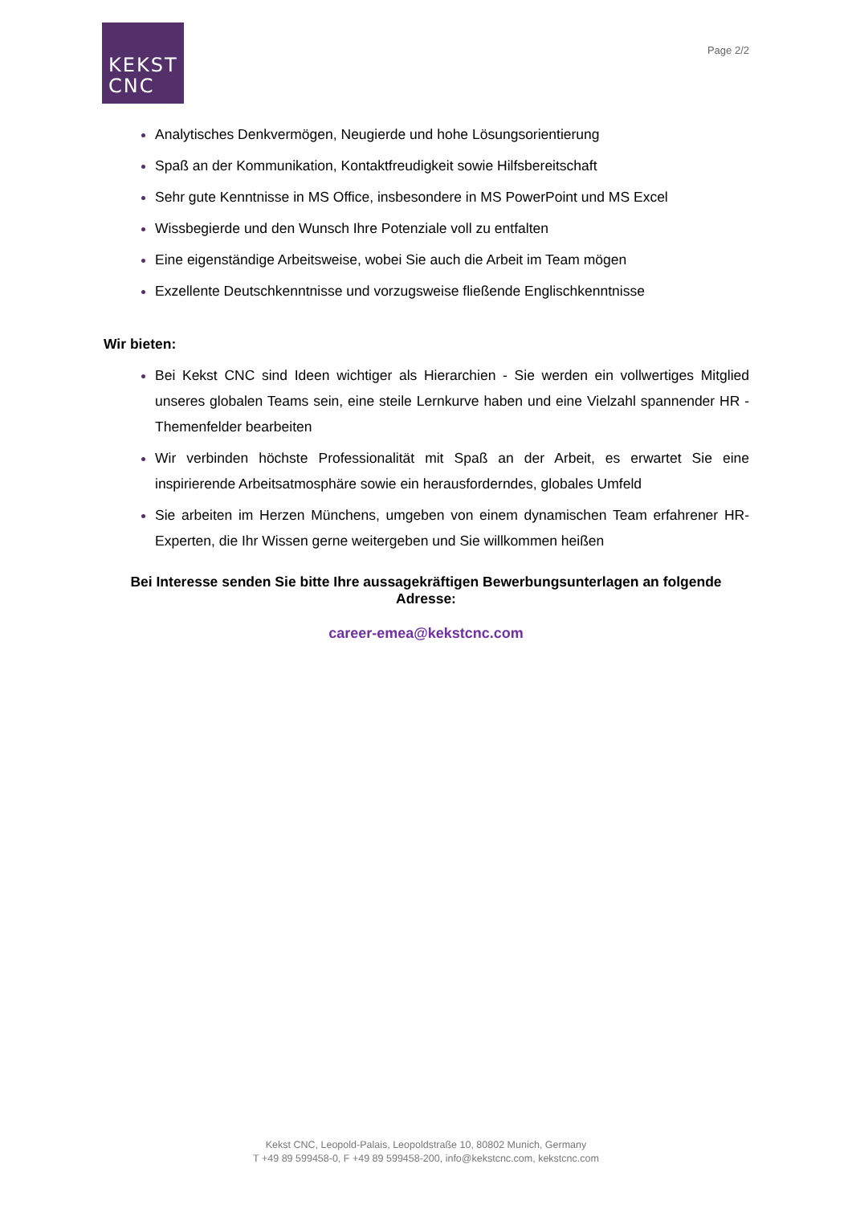KEKST
CNC
Page 2/2
Analytisches Denkvermögen, Neugierde und hohe Lösungsorientierung
Spaß an der Kommunikation, Kontaktfreudigkeit sowie Hilfsbereitschaft
Sehr gute Kenntnisse in MS Office, insbesondere in MS PowerPoint und MS Excel
Wissbegierde und den Wunsch Ihre Potenziale voll zu entfalten
Eine eigenständige Arbeitsweise, wobei Sie auch die Arbeit im Team mögen
Exzellente Deutschkenntnisse und vorzugsweise fließende Englischkenntnisse
Wir bieten:
Bei Kekst CNC sind Ideen wichtiger als Hierarchien - Sie werden ein vollwertiges Mitglied unseres globalen Teams sein, eine steile Lernkurve haben und eine Vielzahl spannender HR -Themenfelder bearbeiten
Wir verbinden höchste Professionalität mit Spaß an der Arbeit, es erwartet Sie eine inspirierende Arbeitsatmosphäre sowie ein herausforderndes, globales Umfeld
Sie arbeiten im Herzen Münchens, umgeben von einem dynamischen Team erfahrener HR-Experten, die Ihr Wissen gerne weitergeben und Sie willkommen heißen
Bei Interesse senden Sie bitte Ihre aussagekräftigen Bewerbungsunterlagen an folgende Adresse:
career-emea@kekstcnc.com
Kekst CNC, Leopold-Palais, Leopoldstraße 10, 80802 Munich, Germany
T +49 89 599458-0, F +49 89 599458-200, info@kekstcnc.com, kekstcnc.com